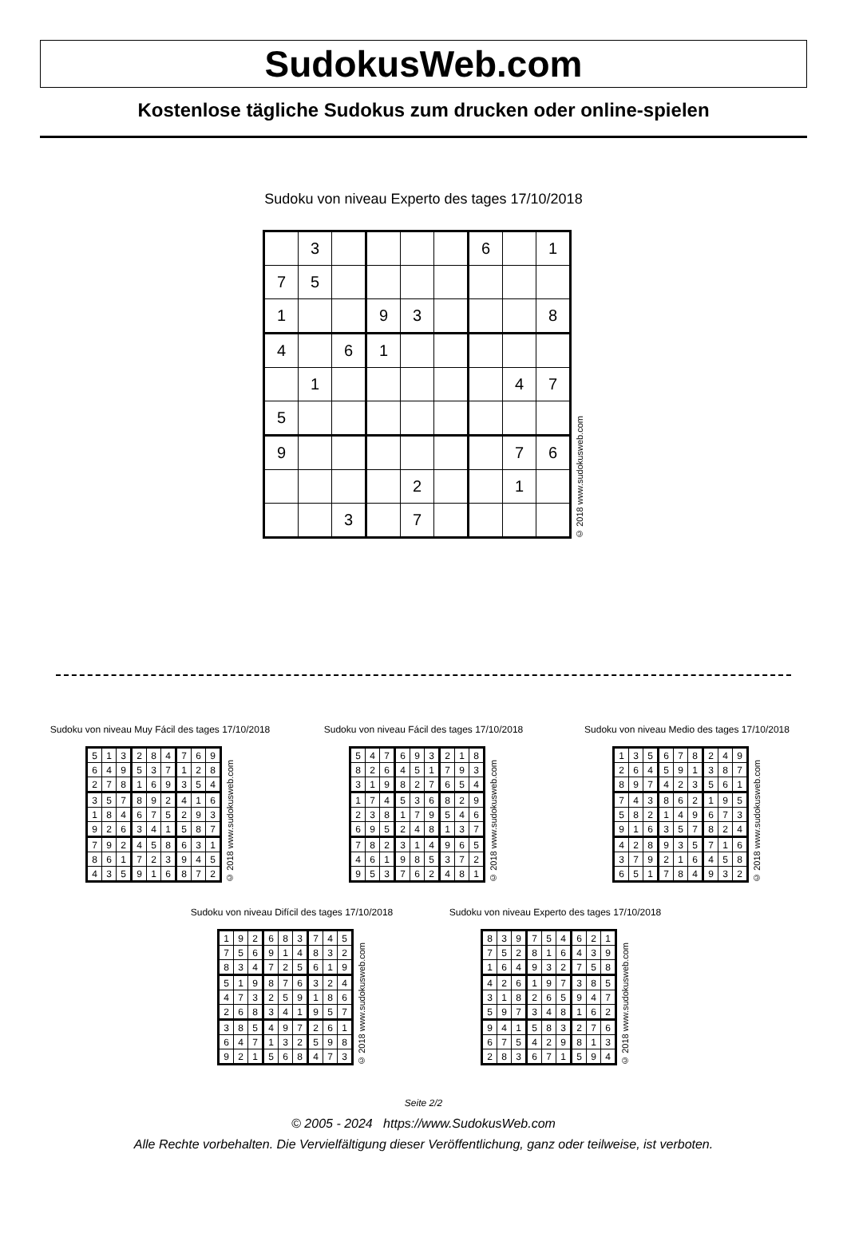SudokusWeb.com
Kostenlose tägliche Sudokus zum drucken oder online-spielen
Sudoku von niveau Experto des tages 17/10/2018
| | 3 | | | | | 6 | | 1 |
| 7 | 5 | | | | | | | |
| 1 | | | 9 | 3 | | | | 8 |
| 4 | | 6 | 1 | | | | | |
| | 1 | | | | | | 4 | 7 |
| 5 | | | | | | | | |
| 9 | | | | | | | 7 | 6 |
| | | | | 2 | | | 1 | |
| | | 3 | | 7 | | | | |
© 2018 www.sudokusweb.com
Sudoku von niveau Muy Fácil des tages 17/10/2018
| 5 | 1 | 3 | 2 | 8 | 4 | 7 | 6 | 9 |
| 6 | 4 | 9 | 5 | 3 | 7 | 1 | 2 | 8 |
| 2 | 7 | 8 | 1 | 6 | 9 | 3 | 5 | 4 |
| 3 | 5 | 7 | 8 | 9 | 2 | 4 | 1 | 6 |
| 1 | 8 | 4 | 6 | 7 | 5 | 2 | 9 | 3 |
| 9 | 2 | 6 | 3 | 4 | 1 | 5 | 8 | 7 |
| 7 | 9 | 2 | 4 | 5 | 8 | 6 | 3 | 1 |
| 8 | 6 | 1 | 7 | 2 | 3 | 9 | 4 | 5 |
| 4 | 3 | 5 | 9 | 1 | 6 | 8 | 7 | 2 |
© 2018 www.sudokusweb.com
Sudoku von niveau Fácil des tages 17/10/2018
| 5 | 4 | 7 | 6 | 9 | 3 | 2 | 1 | 8 |
| 8 | 2 | 6 | 4 | 5 | 1 | 7 | 9 | 3 |
| 3 | 1 | 9 | 8 | 2 | 7 | 6 | 5 | 4 |
| 1 | 7 | 4 | 5 | 3 | 6 | 8 | 2 | 9 |
| 2 | 3 | 8 | 1 | 7 | 9 | 5 | 4 | 6 |
| 6 | 9 | 5 | 2 | 4 | 8 | 1 | 3 | 7 |
| 7 | 8 | 2 | 3 | 1 | 4 | 9 | 6 | 5 |
| 4 | 6 | 1 | 9 | 8 | 5 | 3 | 7 | 2 |
| 9 | 5 | 3 | 7 | 6 | 2 | 4 | 8 | 1 |
© 2018 www.sudokusweb.com
Sudoku von niveau Medio des tages 17/10/2018
| 1 | 3 | 5 | 6 | 7 | 8 | 2 | 4 | 9 |
| 2 | 6 | 4 | 5 | 9 | 1 | 3 | 8 | 7 |
| 8 | 9 | 7 | 4 | 2 | 3 | 5 | 6 | 1 |
| 7 | 4 | 3 | 8 | 6 | 2 | 1 | 9 | 5 |
| 5 | 8 | 2 | 1 | 4 | 9 | 6 | 7 | 3 |
| 9 | 1 | 6 | 3 | 5 | 7 | 8 | 2 | 4 |
| 4 | 2 | 8 | 9 | 3 | 5 | 7 | 1 | 6 |
| 3 | 7 | 9 | 2 | 1 | 6 | 4 | 5 | 8 |
| 6 | 5 | 1 | 7 | 8 | 4 | 9 | 3 | 2 |
© 2018 www.sudokusweb.com
Sudoku von niveau Difícil des tages 17/10/2018
| 1 | 9 | 2 | 6 | 8 | 3 | 7 | 4 | 5 |
| 7 | 5 | 6 | 9 | 1 | 4 | 8 | 3 | 2 |
| 8 | 3 | 4 | 7 | 2 | 5 | 6 | 1 | 9 |
| 5 | 1 | 9 | 8 | 7 | 6 | 3 | 2 | 4 |
| 4 | 7 | 3 | 2 | 5 | 9 | 1 | 8 | 6 |
| 2 | 6 | 8 | 3 | 4 | 1 | 9 | 5 | 7 |
| 3 | 8 | 5 | 4 | 9 | 7 | 2 | 6 | 1 |
| 6 | 4 | 7 | 1 | 3 | 2 | 5 | 9 | 8 |
| 9 | 2 | 1 | 5 | 6 | 8 | 4 | 7 | 3 |
© 2018 www.sudokusweb.com
Sudoku von niveau Experto des tages 17/10/2018
| 8 | 3 | 9 | 7 | 5 | 4 | 6 | 2 | 1 |
| 7 | 5 | 2 | 8 | 1 | 6 | 4 | 3 | 9 |
| 1 | 6 | 4 | 9 | 3 | 2 | 7 | 5 | 8 |
| 4 | 2 | 6 | 1 | 9 | 7 | 3 | 8 | 5 |
| 3 | 1 | 8 | 2 | 6 | 5 | 9 | 4 | 7 |
| 5 | 9 | 7 | 3 | 4 | 8 | 1 | 6 | 2 |
| 9 | 4 | 1 | 5 | 8 | 3 | 2 | 7 | 6 |
| 6 | 7 | 5 | 4 | 2 | 9 | 8 | 1 | 3 |
| 2 | 8 | 3 | 6 | 7 | 1 | 5 | 9 | 4 |
© 2018 www.sudokusweb.com
Seite 2/2
© 2005 - 2024 https://www.SudokusWeb.com
Alle Rechte vorbehalten. Die Vervielfältigung dieser Veröffentlichung, ganz oder teilweise, ist verboten.